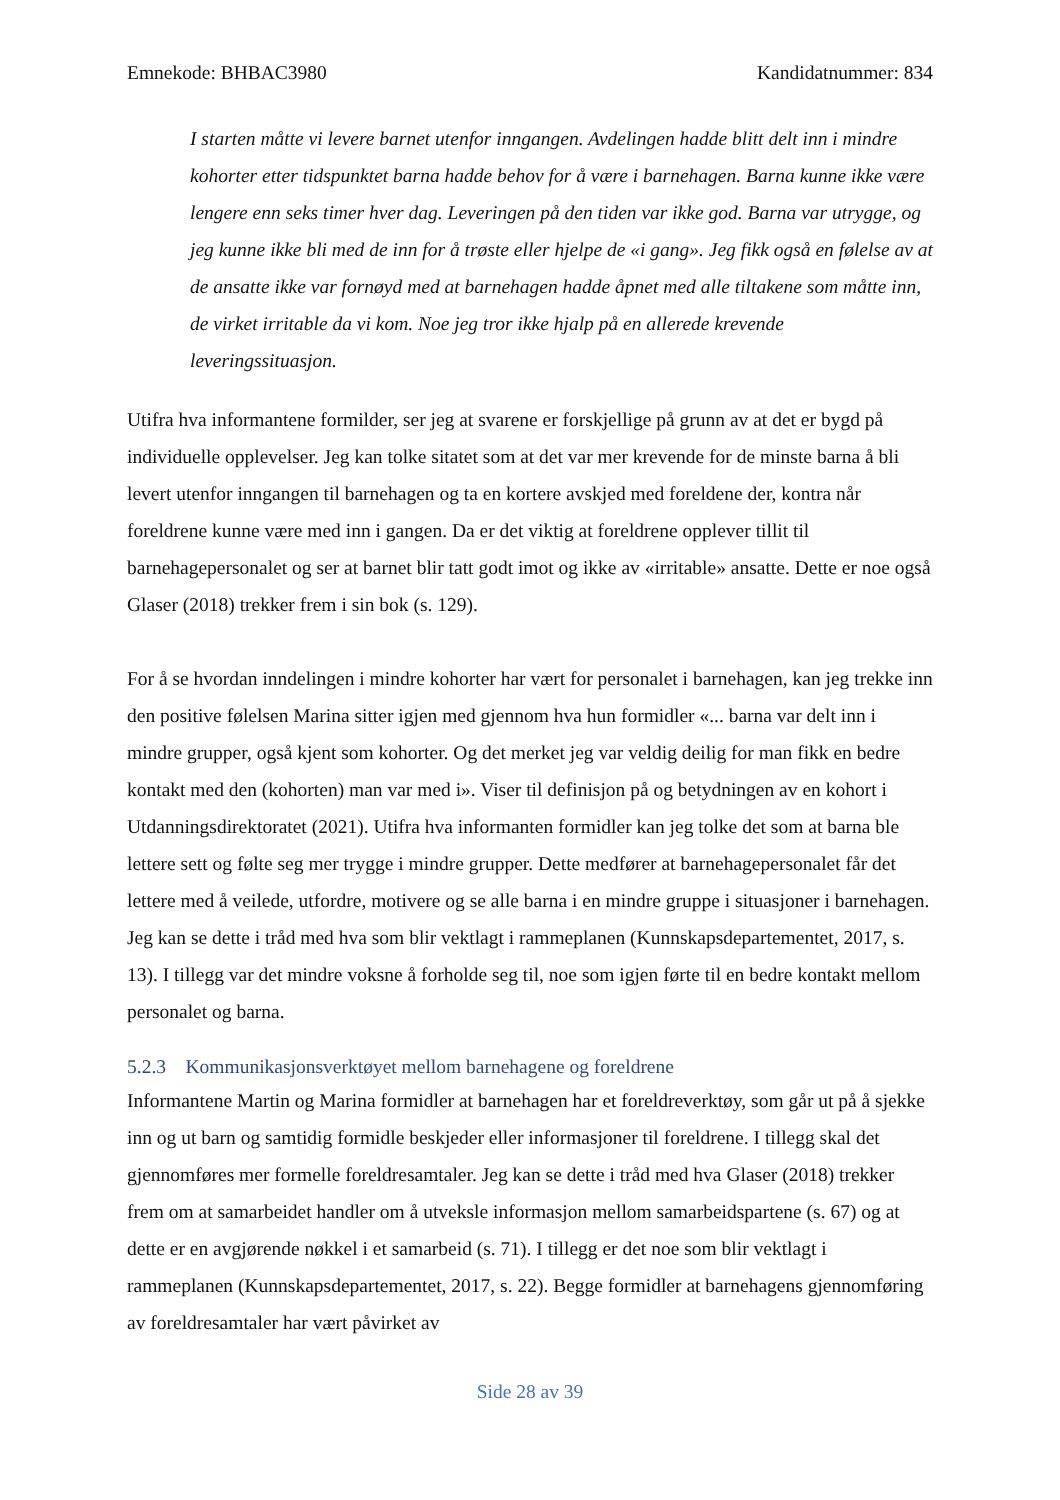Emnekode: BHBAC3980 Kandidatnummer: 834
I starten måtte vi levere barnet utenfor inngangen. Avdelingen hadde blitt delt inn i mindre kohorter etter tidspunktet barna hadde behov for å være i barnehagen. Barna kunne ikke være lengere enn seks timer hver dag. Leveringen på den tiden var ikke god. Barna var utrygge, og jeg kunne ikke bli med de inn for å trøste eller hjelpe de «i gang». Jeg fikk også en følelse av at de ansatte ikke var fornøyd med at barnehagen hadde åpnet med alle tiltakene som måtte inn, de virket irritable da vi kom. Noe jeg tror ikke hjalp på en allerede krevende leveringssituasjon.
Utifra hva informantene formilder, ser jeg at svarene er forskjellige på grunn av at det er bygd på individuelle opplevelser. Jeg kan tolke sitatet som at det var mer krevende for de minste barna å bli levert utenfor inngangen til barnehagen og ta en kortere avskjed med foreldene der, kontra når foreldrene kunne være med inn i gangen. Da er det viktig at foreldrene opplever tillit til barnehagepersonalet og ser at barnet blir tatt godt imot og ikke av «irritable» ansatte. Dette er noe også Glaser (2018) trekker frem i sin bok (s. 129).
For å se hvordan inndelingen i mindre kohorter har vært for personalet i barnehagen, kan jeg trekke inn den positive følelsen Marina sitter igjen med gjennom hva hun formidler «... barna var delt inn i mindre grupper, også kjent som kohorter. Og det merket jeg var veldig deilig for man fikk en bedre kontakt med den (kohorten) man var med i». Viser til definisjon på og betydningen av en kohort i Utdanningsdirektoratet (2021). Utifra hva informanten formidler kan jeg tolke det som at barna ble lettere sett og følte seg mer trygge i mindre grupper. Dette medfører at barnehagepersonalet får det lettere med å veilede, utfordre, motivere og se alle barna i en mindre gruppe i situasjoner i barnehagen. Jeg kan se dette i tråd med hva som blir vektlagt i rammeplanen (Kunnskapsdepartementet, 2017, s. 13). I tillegg var det mindre voksne å forholde seg til, noe som igjen førte til en bedre kontakt mellom personalet og barna.
5.2.3 Kommunikasjonsverktøyet mellom barnehagene og foreldrene
Informantene Martin og Marina formidler at barnehagen har et foreldreverktøy, som går ut på å sjekke inn og ut barn og samtidig formidle beskjeder eller informasjoner til foreldrene. I tillegg skal det gjennomføres mer formelle foreldresamtaler. Jeg kan se dette i tråd med hva Glaser (2018) trekker frem om at samarbeidet handler om å utveksle informasjon mellom samarbeidspartene (s. 67) og at dette er en avgjørende nøkkel i et samarbeid (s. 71). I tillegg er det noe som blir vektlagt i rammeplanen (Kunnskapsdepartementet, 2017, s. 22). Begge formidler at barnehagens gjennomføring av foreldresamtaler har vært påvirket av
Side 28 av 39